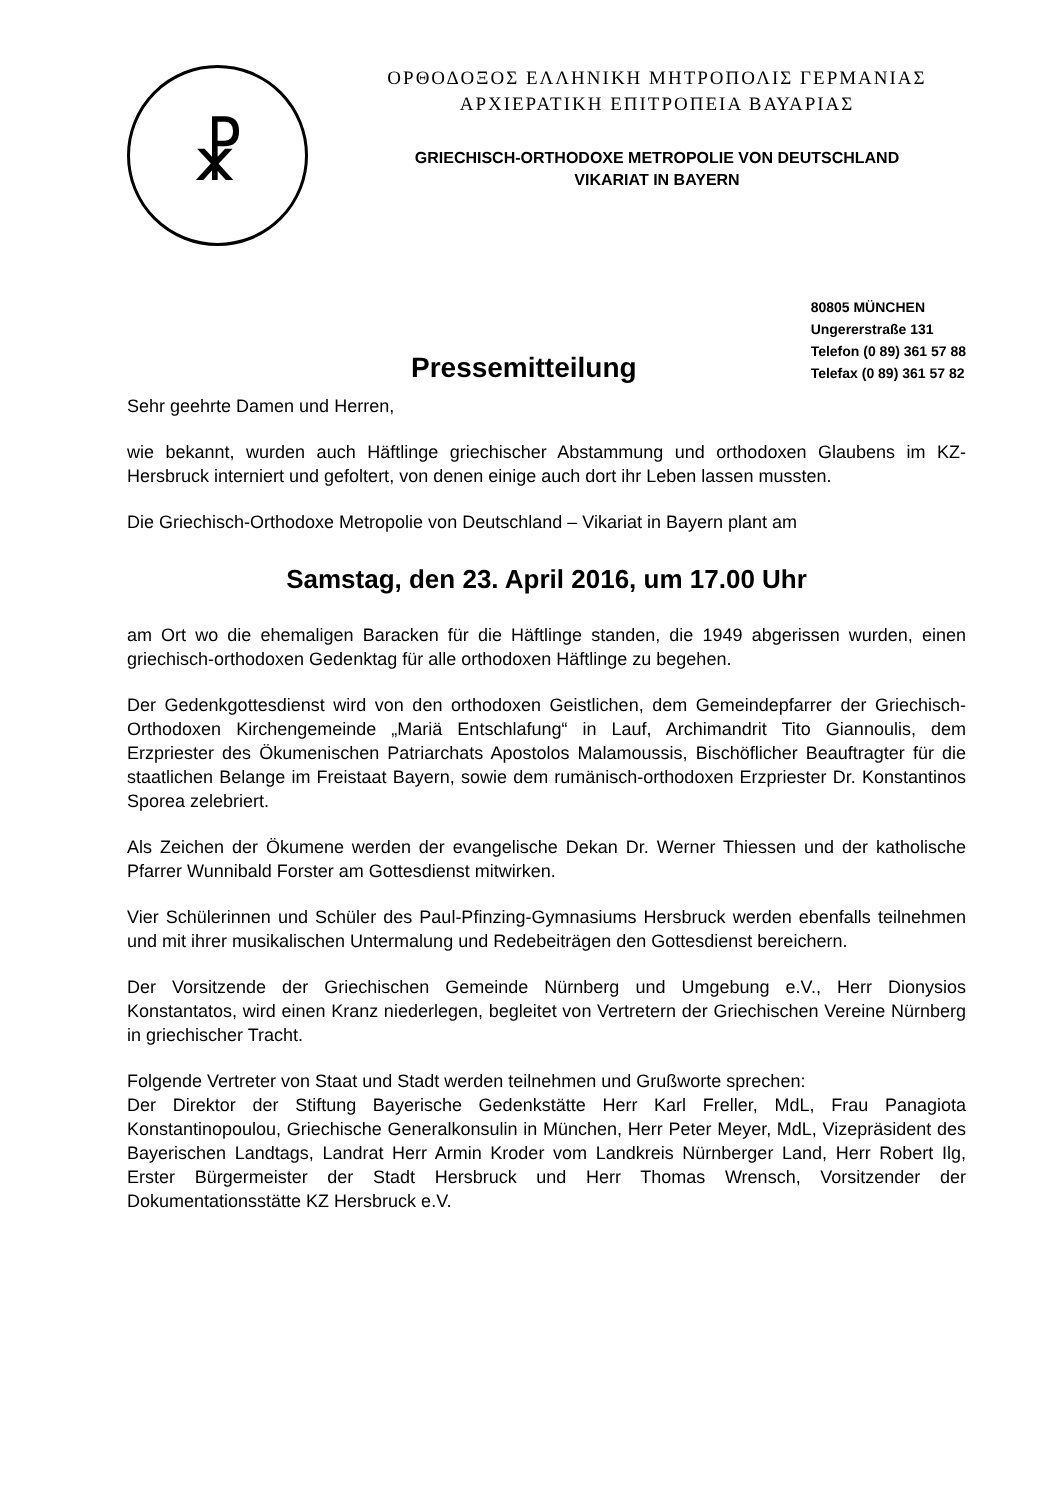☧
ΟΡΘΟΔΟΞΟΣ ΕΛΛΗΝΙΚΗ ΜΗΤΡΟΠΟΛΙΣ ΓΕΡΜΑΝΙΑΣ
ΑΡΧΙΕΡΑΤΙΚΗ ΕΠΙΤΡΟΠΕΙΑ ΒΑΥΑΡΙΑΣ
GRIECHISCH-ORTHODOXE METROPOLIE VON DEUTSCHLAND
VIKARIAT IN BAYERN
Pressemitteilung
80805 MÜNCHEN
Ungererstraße 131
Telefon (0 89) 361 57 88
Telefax (0 89) 361 57 82
Sehr geehrte Damen und Herren,
wie bekannt, wurden auch Häftlinge griechischer Abstammung und orthodoxen Glaubens im KZ-Hersbruck interniert und gefoltert, von denen einige auch dort ihr Leben lassen mussten.
Die Griechisch-Orthodoxe Metropolie von Deutschland – Vikariat in Bayern plant am
Samstag, den 23. April 2016, um 17.00 Uhr
am Ort wo die ehemaligen Baracken für die Häftlinge standen, die 1949 abgerissen wurden, einen griechisch-orthodoxen Gedenktag für alle orthodoxen Häftlinge zu begehen.
Der Gedenkgottesdienst wird von den orthodoxen Geistlichen, dem Gemeindepfarrer der Griechisch-Orthodoxen Kirchengemeinde „Mariä Entschlafung“ in Lauf, Archimandrit Tito Giannoulis, dem Erzpriester des Ökumenischen Patriarchats Apostolos Malamoussis, Bischöflicher Beauftragter für die staatlichen Belange im Freistaat Bayern, sowie dem rumänisch-orthodoxen Erzpriester Dr. Konstantinos Sporea zelebriert.
Als Zeichen der Ökumene werden der evangelische Dekan Dr. Werner Thiessen und der katholische Pfarrer Wunnibald Forster am Gottesdienst mitwirken.
Vier Schülerinnen und Schüler des Paul-Pfinzing-Gymnasiums Hersbruck werden ebenfalls teilnehmen und mit ihrer musikalischen Untermalung und Redebeiträgen den Gottesdienst bereichern.
Der Vorsitzende der Griechischen Gemeinde Nürnberg und Umgebung e.V., Herr Dionysios Konstantatos, wird einen Kranz niederlegen, begleitet von Vertretern der Griechischen Vereine Nürnberg in griechischer Tracht.
Folgende Vertreter von Staat und Stadt werden teilnehmen und Grußworte sprechen:
Der Direktor der Stiftung Bayerische Gedenkstätte Herr Karl Freller, MdL, Frau Panagiota Konstantinopoulou, Griechische Generalkonsulin in München, Herr Peter Meyer, MdL, Vizepräsident des Bayerischen Landtags, Landrat Herr Armin Kroder vom Landkreis Nürnberger Land, Herr Robert Ilg, Erster Bürgermeister der Stadt Hersbruck und Herr Thomas Wrensch, Vorsitzender der Dokumentationsstätte KZ Hersbruck e.V.